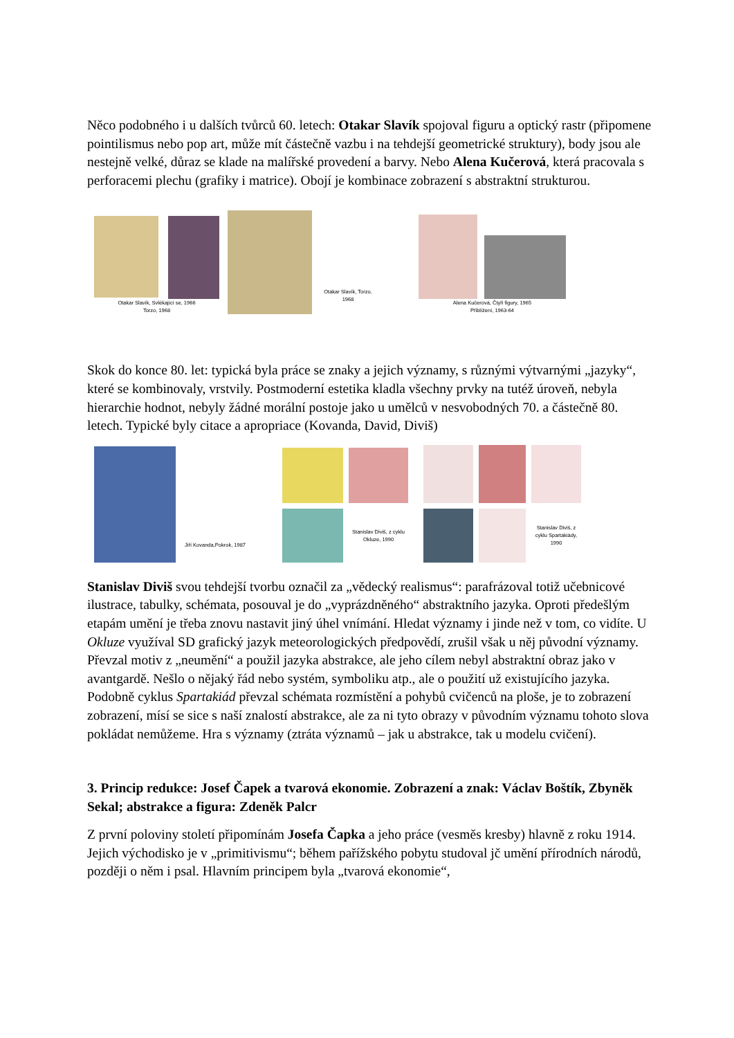Něco podobného i u dalších tvůrců 60. letech: Otakar Slavík spojoval figuru a optický rastr (připomene pointilismus nebo pop art, může mít částečně vazbu i na tehdejší geometrické struktury), body jsou ale nestejně velké, důraz se klade na malířské provedení a barvy. Nebo Alena Kučerová, která pracovala s perforacemi plechu (grafiky i matrice). Obojí je kombinace zobrazení s abstraktní strukturou.
Otakar Slavík, Svlékající se, 1966
Torzo, 1968
Otakar Slavík, Torzo, 1968
Alena Kučerová, Čtyři figury, 1965
Přiblížení, 1963-64
Skok do konce 80. let: typická byla práce se znaky a jejich významy, s různými výtvarnými „jazyky“, které se kombinovaly, vrstvily. Postmoderní estetika kladla všechny prvky na tutéž úroveň, nebyla hierarchie hodnot, nebyly žádné morální postoje jako u umělců v nesvobodných 70. a částečně 80. letech. Typické byly citace a apropriace (Kovanda, David, Diviš)
Jiří Kovanda,Pokrok, 1987
Stanislav Diviš, z cyklu Okluze, 1990
Stanislav Diviš, z cyklu Spartakiády, 1990
Stanislav Diviš svou tehdejší tvorbu označil za „vědecký realismus“: parafrázoval totiž učebnicové ilustrace, tabulky, schémata, posouval je do „vyprázdněného“ abstraktního jazyka. Oproti předešlým etapám umění je třeba znovu nastavit jiný úhel vnímání. Hledat významy i jinde než v tom, co vidíte. U Okluze využíval SD grafický jazyk meteorologických předpovědí, zrušil však u něj původní významy. Převzal motiv z „neumění“ a použil jazyka abstrakce, ale jeho cílem nebyl abstraktní obraz jako v avantgardě. Nešlo o nějaký řád nebo systém, symboliku atp., ale o použití už existujícího jazyka. Podobně cyklus Spartakiád převzal schémata rozmístění a pohybů cvičenců na ploše, je to zobrazení zobrazení, mísí se sice s naší znalostí abstrakce, ale za ni tyto obrazy v původním významu tohoto slova pokládat nemůžeme. Hra s významy (ztráta významů – jak u abstrakce, tak u modelu cvičení).
3. Princip redukce: Josef Čapek a tvarová ekonomie. Zobrazení a znak: Václav Boštík, Zbyněk Sekal; abstrakce a figura: Zdeněk Palcr
Z první poloviny století připomínám Josefa Čapka a jeho práce (vesměs kresby) hlavně z roku 1914. Jejich východisko je v „primitivismu“; během pařížského pobytu studoval jč umění přírodních národů, později o něm i psal. Hlavním principem byla „tvarová ekonomie“,